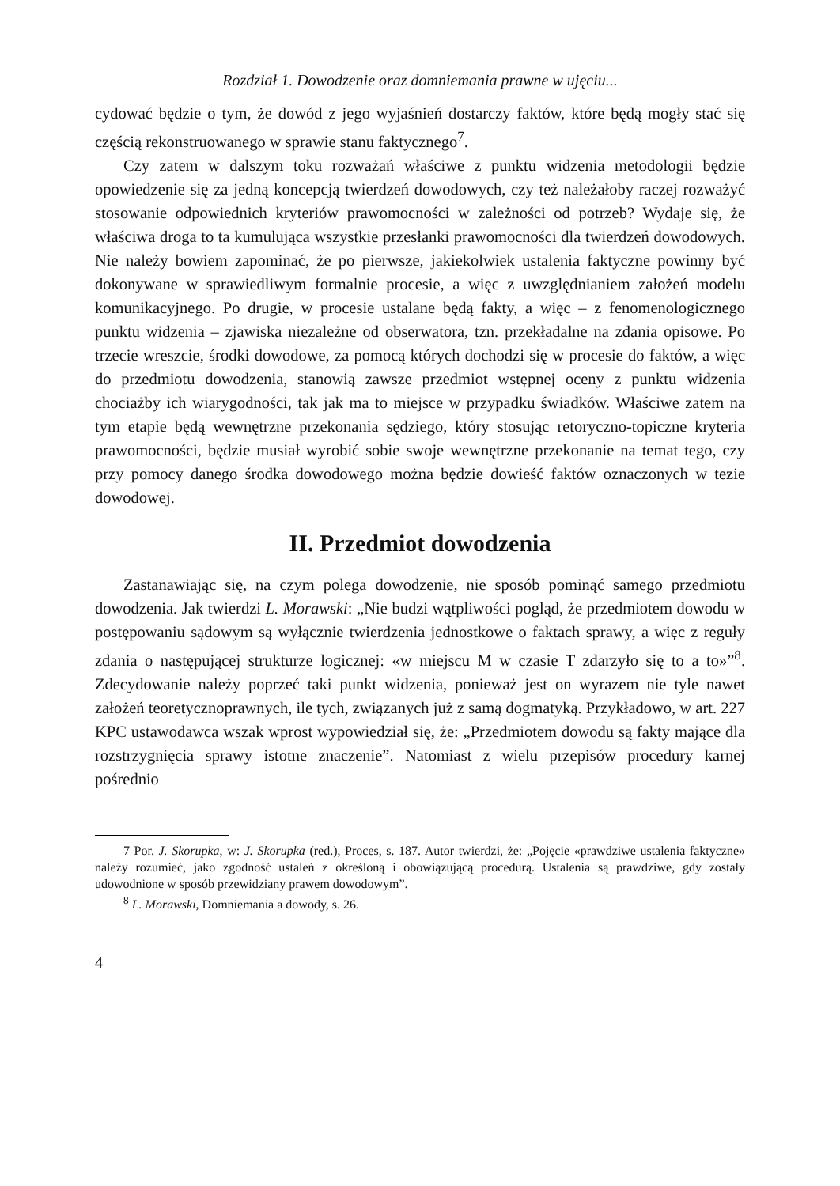Rozdział 1. Dowodzenie oraz domniemania prawne w ujęciu...
cydować będzie o tym, że dowód z jego wyjaśnień dostarczy faktów, które będą mogły stać się częścią rekonstruowanego w sprawie stanu faktycznego<sup>7</sup>.
Czy zatem w dalszym toku rozważań właściwe z punktu widzenia metodologii będzie opowiedzenie się za jedną koncepcją twierdzeń dowodowych, czy też należałoby raczej rozważyć stosowanie odpowiednich kryteriów prawomocności w zależności od potrzeb? Wydaje się, że właściwa droga to ta kumulująca wszystkie przesłanki prawomocności dla twierdzeń dowodowych. Nie należy bowiem zapominać, że po pierwsze, jakiekolwiek ustalenia faktyczne powinny być dokonywane w sprawiedliwym formalnie procesie, a więc z uwzględnianiem założeń modelu komunikacyjnego. Po drugie, w procesie ustalane będą fakty, a więc – z fenomenologicznego punktu widzenia – zjawiska niezależne od obserwatora, tzn. przekładalne na zdania opisowe. Po trzecie wreszcie, środki dowodowe, za pomocą których dochodzi się w procesie do faktów, a więc do przedmiotu dowodzenia, stanowią zawsze przedmiot wstępnej oceny z punktu widzenia chociażby ich wiarygodności, tak jak ma to miejsce w przypadku świadków. Właściwe zatem na tym etapie będą wewnętrzne przekonania sędziego, który stosując retoryczno-topiczne kryteria prawomocności, będzie musiał wyrobić sobie swoje wewnętrzne przekonanie na temat tego, czy przy pomocy danego środka dowodowego można będzie dowieść faktów oznaczonych w tezie dowodowej.
II. Przedmiot dowodzenia
Zastanawiając się, na czym polega dowodzenie, nie sposób pominąć samego przedmiotu dowodzenia. Jak twierdzi L. Morawski: „Nie budzi wątpliwości pogląd, że przedmiotem dowodu w postępowaniu sądowym są wyłącznie twierdzenia jednostkowe o faktach sprawy, a więc z reguły zdania o następującej strukturze logicznej: «w miejscu M w czasie T zdarzyło się to a to»”<sup>8</sup>. Zdecydowanie należy poprzeć taki punkt widzenia, ponieważ jest on wyrazem nie tyle nawet założeń teoretycznoprawnych, ile tych, związanych już z samą dogmatyką. Przykładowo, w art. 227 KPC ustawodawca wszak wprost wypowiedział się, że: „Przedmiotem dowodu są fakty mające dla rozstrzygnięcia sprawy istotne znaczenie”. Natomiast z wielu przepisów procedury karnej pośrednio
7 Por. J. Skorupka, w: J. Skorupka (red.), Proces, s. 187. Autor twierdzi, że: „Pojęcie «prawdziwe ustalenia faktyczne» należy rozumieć, jako zgodność ustaleń z określoną i obowiązującą procedurą. Ustalenia są prawdziwe, gdy zostały udowodnione w sposób przewidziany prawem dowodowym”.
<sup>8</sup> L. Morawski, Domniemania a dowody, s. 26.
4